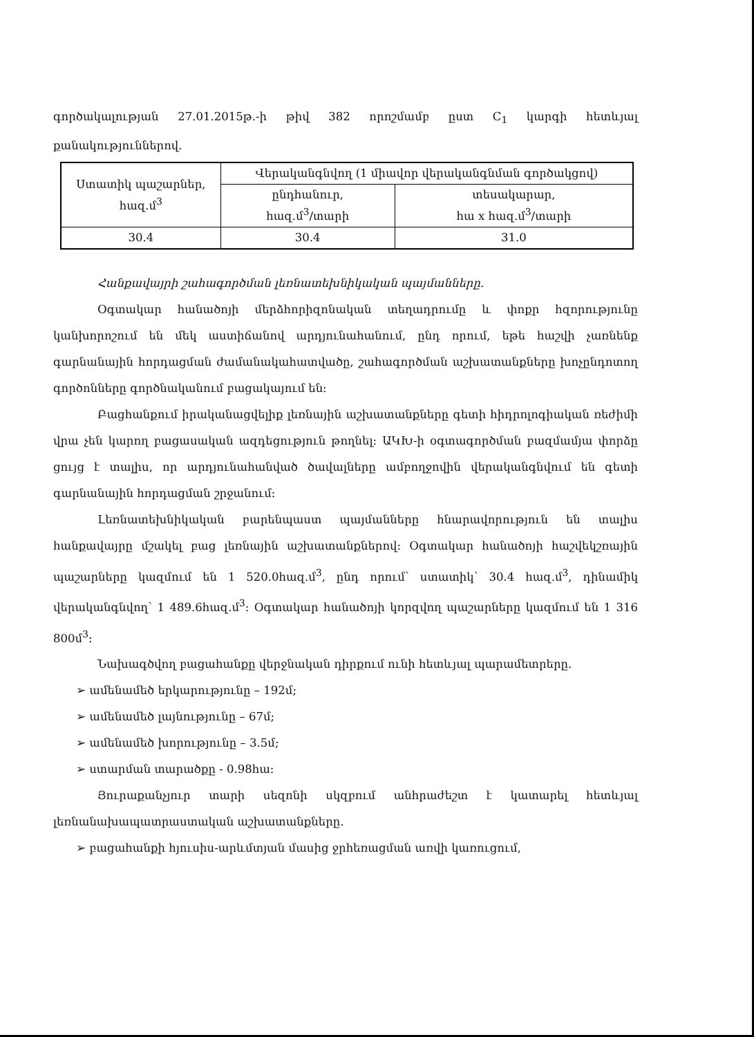գործակալության 27.01.2015թ.-ի թիվ 382 որոշմամբ ըստ C<sub>1</sub> կարգի հետևյալ քանակություններով.
| Ստատիկ պաշարներ, հազ.մ<sup>3</sup> | Վերականգնվող (1 միավոր վերականգնման գործակցով) | |
| | ընդհանուր, հազ.մ<sup>3</sup>/տարի | տեսակարար, հա x հազ.մ<sup>3</sup>/տարի |
| 30.4 | 30.4 | 31.0 |
Հանքավայրի շահագործման լեռնատեխնիկական պայմանները.
Օգտակար հանածոյի մերձհորիզոնական տեղադրումը և փոքր հզորությունը կանխորոշում են մեկ աստիճանով արդյունահանում, ընդ որում, եթե հաշվի չառնենք գարնանային հորդացման ժամանակահատվածը, շահագործման աշխատանքները խոչընդոտող գործոնները գործնականում բացակայում են:
Բացհանքում իրականացվելիք լեռնային աշխատանքները գետի հիդրոլոգիական ռեժիմի վրա չեն կարող բացասական ազդեցություն թողնել: ԱԿԽ-ի օգտագործման բազմամյա փորձը ցույց է տալիս, որ արդյունահանված ծավալները ամբողջովին վերականգնվում են գետի գարնանային հորդացման շրջանում:
Լեռնատեխնիկական բարենպաստ պայմանները հնարավորություն են տալիս հանքավայրը մշակել բաց լեռնային աշխատանքներով: Օգտակար հանածոյի հաշվեկշռային պաշարները կազմում են 1 520.0հազ.մ<sup>3</sup>, ընդ որում՝ ստատիկ՝ 30.4 հազ.մ<sup>3</sup>, դինամիկ վերականգնվող՝ 1 489.6հազ.մ<sup>3</sup>: Օգտակար հանածոյի կորզվող պաշարները կազմում են 1 316 800մ<sup>3</sup>:
Նախագծվող բացահանքը վերջնական դիրքում ունի հետևյալ պարամետրերը.
➢ ամենամեծ երկարությունը – 192մ;
➢ ամենամեծ լայնությունը – 67մ;
➢ ամենամեծ խորությունը – 3.5մ;
➢ ստարման տարածքը - 0.98հա:
Յուրաքանչյուր տարի սեզոնի սկզբում անհրաժեշտ է կատարել հետևյալ լեռնանախապատրաստական աշխատանքները.
➢ բացահանքի հյուսիս-արևմտյան մասից ջրհեռացման առվի կառուցում,